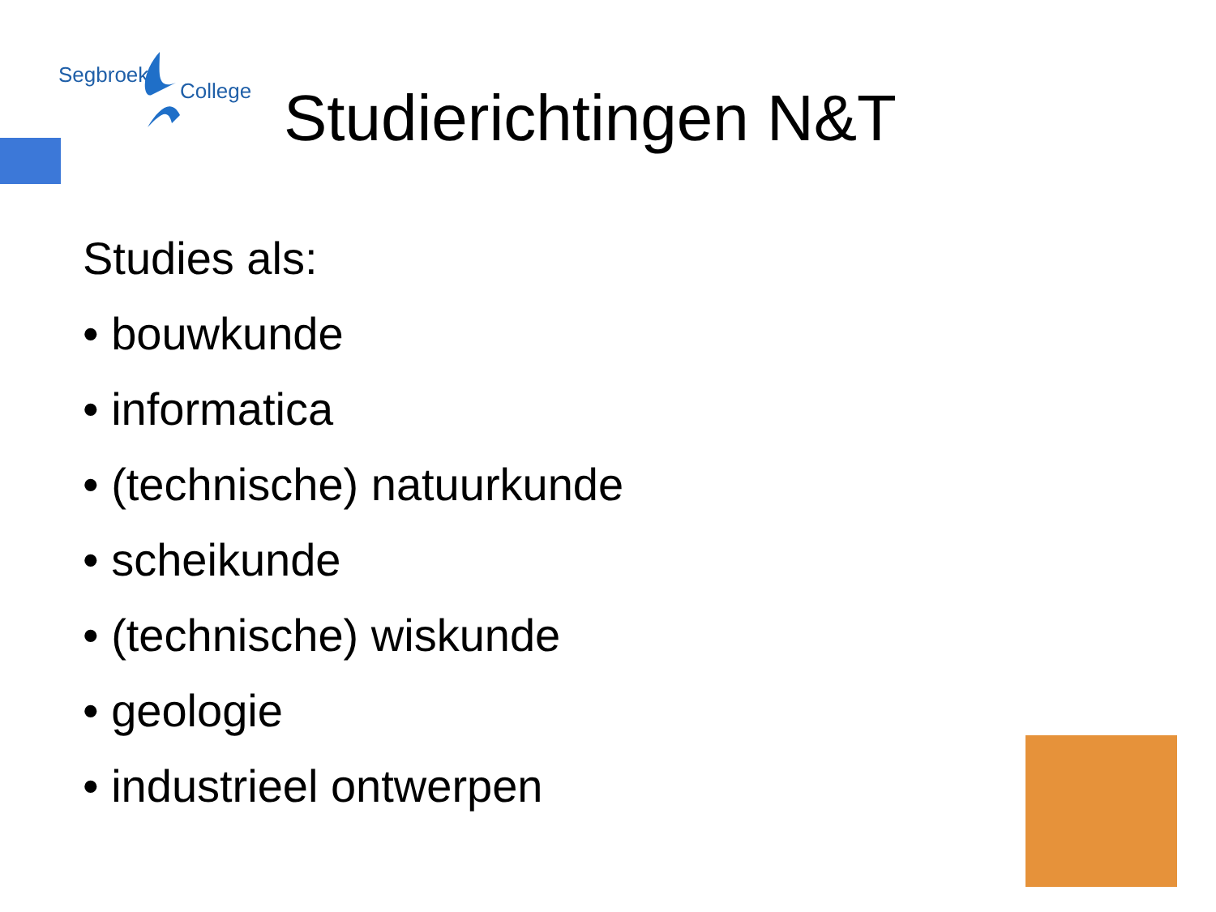Segbroek
College
Studierichtingen N&T
Studies als:
• bouwkunde
• informatica
• (technische) natuurkunde
• scheikunde
• (technische) wiskunde
• geologie
• industrieel ontwerpen